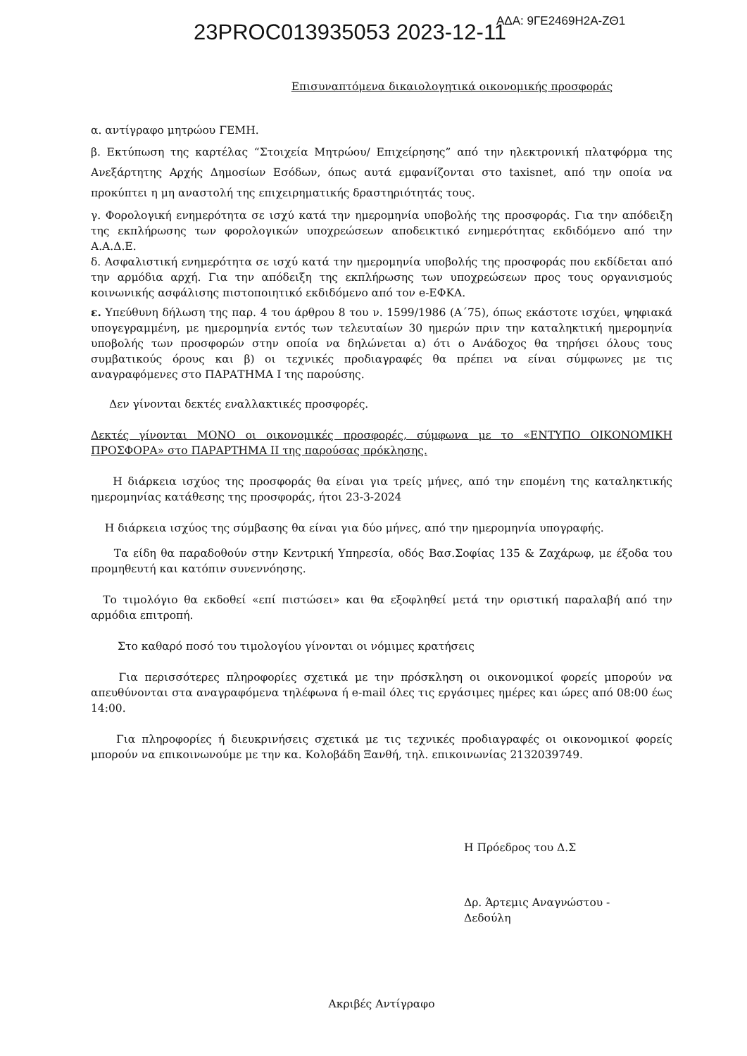23PROC013935053 2023-12-11 ΑΔΑ: 9ΓΕ2469Η2Α-ΖΘ1
Επισυναπτόμενα δικαιολογητικά οικονομικής προσφοράς
α. αντίγραφο μητρώου ΓΕΜΗ.
β. Εκτύπωση της καρτέλας “Στοιχεία Μητρώου/ Επιχείρησης” από την ηλεκτρονική πλατφόρμα της Ανεξάρτητης Αρχής Δημοσίων Εσόδων, όπως αυτά εμφανίζονται στο taxisnet, από την οποία να προκύπτει η μη αναστολή της επιχειρηματικής δραστηριότητάς τους.
γ. Φορολογική ενημερότητα σε ισχύ κατά την ημερομηνία υποβολής της προσφοράς. Για την απόδειξη της εκπλήρωσης των φορολογικών υποχρεώσεων αποδεικτικό ενημερότητας εκδιδόμενο από την Α.Α.Δ.Ε.
δ. Ασφαλιστική ενημερότητα σε ισχύ κατά την ημερομηνία υποβολής της προσφοράς που εκδίδεται από την αρμόδια αρχή. Για την απόδειξη της εκπλήρωσης των υποχρεώσεων προς τους οργανισμούς κοινωνικής ασφάλισης πιστοποιητικό εκδιδόμενο από τον e-ΕΦΚΑ.
ε. Υπεύθυνη δήλωση της παρ. 4 του άρθρου 8 του ν. 1599/1986 (Α΄75), όπως εκάστοτε ισχύει, ψηφιακά υπογεγραμμένη, με ημερομηνία εντός των τελευταίων 30 ημερών πριν την καταληκτική ημερομηνία υποβολής των προσφορών στην οποία να δηλώνεται α) ότι ο Ανάδοχος θα τηρήσει όλους τους συμβατικούς όρους και β) οι τεχνικές προδιαγραφές θα πρέπει να είναι σύμφωνες με τις αναγραφόμενες στο ΠΑΡΑΤΗΜΑ Ι της παρούσης.
Δεν γίνονται δεκτές εναλλακτικές προσφορές.
Δεκτές γίνονται ΜΟΝΟ οι οικονομικές προσφορές, σύμφωνα με το «ΕΝΤΥΠΟ ΟΙΚΟΝΟΜΙΚΗ ΠΡΟΣΦΟΡΑ» στο ΠΑΡΑΡΤΗΜΑ ΙΙ της παρούσας πρόκλησης.
Η διάρκεια ισχύος της προσφοράς θα είναι για τρείς μήνες, από την επομένη της καταληκτικής ημερομηνίας κατάθεσης της προσφοράς, ήτοι 23-3-2024
Η διάρκεια ισχύος της σύμβασης θα είναι για δύο μήνες, από την ημερομηνία υπογραφής.
Τα είδη θα παραδοθούν στην Κεντρική Υπηρεσία, οδός Βασ.Σοφίας 135 & Ζαχάρωφ, με έξοδα του προμηθευτή και κατόπιν συνεννόησης.
Το τιμολόγιο θα εκδοθεί «επί πιστώσει» και θα εξοφληθεί μετά την οριστική παραλαβή από την αρμόδια επιτροπή.
Στο καθαρό ποσό του τιμολογίου γίνονται οι νόμιμες κρατήσεις
Για περισσότερες πληροφορίες σχετικά με την πρόσκληση οι οικονομικοί φορείς μπορούν να απευθύνονται στα αναγραφόμενα τηλέφωνα ή e-mail όλες τις εργάσιμες ημέρες και ώρες από 08:00 έως 14:00.
Για πληροφορίες ή διευκρινήσεις σχετικά με τις τεχνικές προδιαγραφές οι οικονομικοί φορείς μπορούν να επικοινωνούμε με την κα. Κολοβάδη Ξανθή, τηλ. επικοινωνίας 2132039749.
Η Πρόεδρος του Δ.Σ
Δρ. Άρτεμις Αναγνώστου -
Δεδούλη
Ακριβές Αντίγραφο